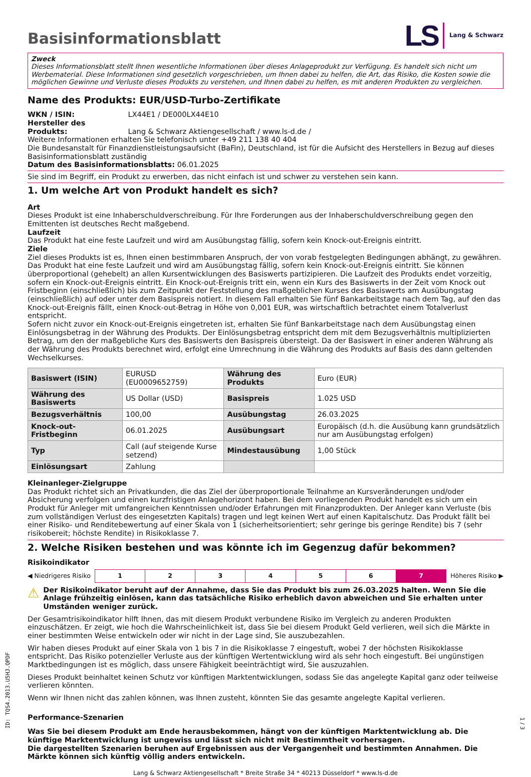LS Lang & Schwarz
Basisinformationsblatt
Zweck
Dieses Informationsblatt stellt Ihnen wesentliche Informationen über dieses Anlageprodukt zur Verfügung. Es handelt sich nicht um Werbematerial. Diese Informationen sind gesetzlich vorgeschrieben, um Ihnen dabei zu helfen, die Art, das Risiko, die Kosten sowie die möglichen Gewinne und Verluste dieses Produkts zu verstehen, und Ihnen dabei zu helfen, es mit anderen Produkten zu vergleichen.
Name des Produkts: EUR/USD-Turbo-Zertifikate
WKN / ISIN: LX44E1 / DE000LX44E10
Hersteller des Produkts: Lang & Schwarz Aktiengesellschaft / www.ls-d.de /
Weitere Informationen erhalten Sie telefonisch unter +49 211 138 40 404
Die Bundesanstalt für Finanzdienstleistungsaufsicht (BaFin), Deutschland, ist für die Aufsicht des Herstellers in Bezug auf dieses Basisinformationsblatt zuständig
Datum des Basisinformationsblatts: 06.01.2025
Sie sind im Begriff, ein Produkt zu erwerben, das nicht einfach ist und schwer zu verstehen sein kann.
1. Um welche Art von Produkt handelt es sich?
Art
Dieses Produkt ist eine Inhaberschuldverschreibung. Für Ihre Forderungen aus der Inhaberschuldverschreibung gegen den Emittenten ist deutsches Recht maßgebend.
Laufzeit
Das Produkt hat eine feste Laufzeit und wird am Ausübungstag fällig, sofern kein Knock-out-Ereignis eintritt.
Ziele
Ziel dieses Produkts ist es, Ihnen einen bestimmbaren Anspruch, der von vorab festgelegten Bedingungen abhängt, zu gewähren. Das Produkt hat eine feste Laufzeit und wird am Ausübungstag fällig, sofern kein Knock-out-Ereignis eintritt. Sie können überproportional (gehebelt) an allen Kursentwicklungen des Basiswerts partizipieren. Die Laufzeit des Produkts endet vorzeitig, sofern ein Knock-out-Ereignis eintritt. Ein Knock-out-Ereignis tritt ein, wenn ein Kurs des Basiswerts in der Zeit vom Knock out Fristbeginn (einschließlich) bis zum Zeitpunkt der Feststellung des maßgeblichen Kurses des Basiswerts am Ausübungstag (einschließlich) auf oder unter dem Basispreis notiert. In diesem Fall erhalten Sie fünf Bankarbeitstage nach dem Tag, auf den das Knock-out-Ereignis fällt, einen Knock-out-Betrag in Höhe von 0,001 EUR, was wirtschaftlich betrachtet einem Totalverlust entspricht.
Sofern nicht zuvor ein Knock-out-Ereignis eingetreten ist, erhalten Sie fünf Bankarbeitstage nach dem Ausübungstag einen Einlösungsbetrag in der Währung des Produkts. Der Einlösungsbetrag entspricht dem mit dem Bezugsverhältnis multiplizierten Betrag, um den der maßgebliche Kurs des Basiswerts den Basispreis übersteigt. Da der Basiswert in einer anderen Währung als der Währung des Produkts berechnet wird, erfolgt eine Umrechnung in die Währung des Produkts auf Basis des dann geltenden Wechselkurses.
| Basiswert (ISIN) | EURUSD (EU0009652759) | Währung des Produkts | Euro (EUR) |
| Währung des Basiswerts | US Dollar (USD) | Basispreis | 1.025 USD |
| Bezugsverhältnis | 100,00 | Ausübungstag | 26.03.2025 |
| Knock-out-Fristbeginn | 06.01.2025 | Ausübungsart | Europäisch (d.h. die Ausübung kann grundsätzlich nur am Ausübungstag erfolgen) |
| Typ | Call (auf steigende Kurse setzend) | Mindestausübung | 1,00 Stück |
| Einlösungsart | Zahlung | | |
Kleinanleger-Zielgruppe
Das Produkt richtet sich an Privatkunden, die das Ziel der überproportionale Teilnahme an Kursveränderungen und/oder Absicherung verfolgen und einen kurzfristigen Anlagehorizont haben. Bei dem vorliegenden Produkt handelt es sich um ein Produkt für Anleger mit umfangreichen Kenntnissen und/oder Erfahrungen mit Finanzprodukten. Der Anleger kann Verluste (bis zum vollständigen Verlust des eingesetzten Kapitals) tragen und legt keinen Wert auf einen Kapitalschutz. Das Produkt fällt bei einer Risiko- und Renditebewertung auf einer Skala von 1 (sicherheitsorientiert; sehr geringe bis geringe Rendite) bis 7 (sehr risikobereit; höchste Rendite) in Risikoklasse 7.
2. Welche Risiken bestehen und was könnte ich im Gegenzug dafür bekommen?
Risikoindikator
◀ Niedrigeres Risiko
| 1 | 2 | 3 | 4 | 5 | 6 | 7 |
Höheres Risiko ▶
⚠ Der Risikoindikator beruht auf der Annahme, dass Sie das Produkt bis zum 26.03.2025 halten. Wenn Sie die Anlage frühzeitig einlösen, kann das tatsächliche Risiko erheblich davon abweichen und Sie erhalten unter Umständen weniger zurück.
Der Gesamtrisikoindikator hilft Ihnen, das mit diesem Produkt verbundene Risiko im Vergleich zu anderen Produkten einzuschätzen. Er zeigt, wie hoch die Wahrscheinlichkeit ist, dass Sie bei diesem Produkt Geld verlieren, weil sich die Märkte in einer bestimmten Weise entwickeln oder wir nicht in der Lage sind, Sie auszubezahlen.
Wir haben dieses Produkt auf einer Skala von 1 bis 7 in die Risikoklasse 7 eingestuft, wobei 7 der höchsten Risikoklasse entspricht. Das Risiko potenzieller Verluste aus der künftigen Wertentwicklung wird als sehr hoch eingestuft. Bei ungünstigen Marktbedingungen ist es möglich, dass unsere Fähigkeit beeinträchtigt wird, Sie auszuzahlen.
Dieses Produkt beinhaltet keinen Schutz vor künftigen Marktentwicklungen, sodass Sie das angelegte Kapital ganz oder teilweise verlieren könnten.
Wenn wir Ihnen nicht das zahlen können, was Ihnen zusteht, könnten Sie das gesamte angelegte Kapital verlieren.
Performance-Szenarien
Was Sie bei diesem Produkt am Ende herausbekommen, hängt von der künftigen Marktentwicklung ab. Die künftige Marktentwicklung ist ungewiss und lässt sich nicht mit Bestimmtheit vorhersagen.
Die dargestellten Szenarien beruhen auf Ergebnissen aus der Vergangenheit und bestimmten Annahmen. Die Märkte können sich künftig völlig anders entwickeln.
Lang & Schwarz Aktiengesellschaft * Breite Straße 34 * 40213 Düsseldorf * www.ls-d.de
ID: TQS4.2013.U5HJ.QPDF
1 / 3